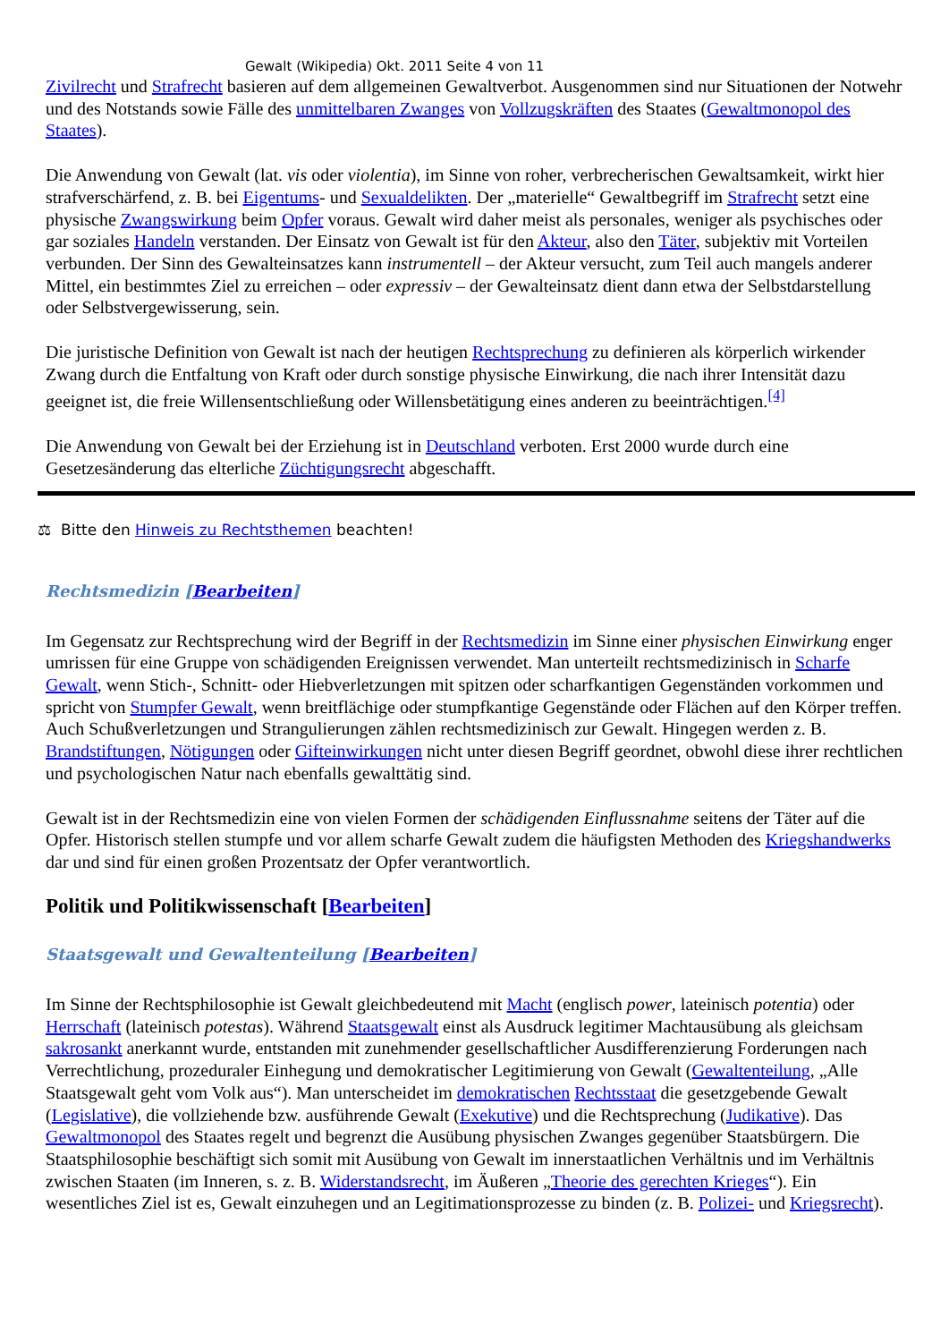Gewalt (Wikipedia) Okt. 2011 Seite 4 von 11
Zivilrecht und Strafrecht basieren auf dem allgemeinen Gewaltverbot. Ausgenommen sind nur Situationen der Notwehr und des Notstands sowie Fälle des unmittelbaren Zwanges von Vollzugskräften des Staates (Gewaltmonopol des Staates).
Die Anwendung von Gewalt (lat. vis oder violentia), im Sinne von roher, verbrecherischen Gewaltsamkeit, wirkt hier strafverschärfend, z. B. bei Eigentums- und Sexualdelikten. Der „materielle“ Gewaltbegriff im Strafrecht setzt eine physische Zwangswirkung beim Opfer voraus. Gewalt wird daher meist als personales, weniger als psychisches oder gar soziales Handeln verstanden. Der Einsatz von Gewalt ist für den Akteur, also den Täter, subjektiv mit Vorteilen verbunden. Der Sinn des Gewalteinsatzes kann instrumentell – der Akteur versucht, zum Teil auch mangels anderer Mittel, ein bestimmtes Ziel zu erreichen – oder expressiv – der Gewalteinsatz dient dann etwa der Selbstdarstellung oder Selbstvergewisserung, sein.
Die juristische Definition von Gewalt ist nach der heutigen Rechtsprechung zu definieren als körperlich wirkender Zwang durch die Entfaltung von Kraft oder durch sonstige physische Einwirkung, die nach ihrer Intensität dazu geeignet ist, die freie Willensentschließung oder Willensbetätigung eines anderen zu beeinträchtigen.<sup>[4]</sup>
Die Anwendung von Gewalt bei der Erziehung ist in Deutschland verboten. Erst 2000 wurde durch eine Gesetzesänderung das elterliche Züchtigungsrecht abgeschafft.
⚖ Bitte den Hinweis zu Rechtsthemen beachten!
Rechtsmedizin [Bearbeiten]
Im Gegensatz zur Rechtsprechung wird der Begriff in der Rechtsmedizin im Sinne einer physischen Einwirkung enger umrissen für eine Gruppe von schädigenden Ereignissen verwendet. Man unterteilt rechtsmedizinisch in Scharfe Gewalt, wenn Stich-, Schnitt- oder Hiebverletzungen mit spitzen oder scharfkantigen Gegenständen vorkommen und spricht von Stumpfer Gewalt, wenn breitflächige oder stumpfkantige Gegenstände oder Flächen auf den Körper treffen. Auch Schußverletzungen und Strangulierungen zählen rechtsmedizinisch zur Gewalt. Hingegen werden z. B. Brandstiftungen, Nötigungen oder Gifteinwirkungen nicht unter diesen Begriff geordnet, obwohl diese ihrer rechtlichen und psychologischen Natur nach ebenfalls gewalttätig sind.
Gewalt ist in der Rechtsmedizin eine von vielen Formen der schädigenden Einflussnahme seitens der Täter auf die Opfer. Historisch stellen stumpfe und vor allem scharfe Gewalt zudem die häufigsten Methoden des Kriegshandwerks dar und sind für einen großen Prozentsatz der Opfer verantwortlich.
Politik und Politikwissenschaft [Bearbeiten]
Staatsgewalt und Gewaltenteilung [Bearbeiten]
Im Sinne der Rechtsphilosophie ist Gewalt gleichbedeutend mit Macht (englisch power, lateinisch potentia) oder Herrschaft (lateinisch potestas). Während Staatsgewalt einst als Ausdruck legitimer Machtausübung als gleichsam sakrosankt anerkannt wurde, entstanden mit zunehmender gesellschaftlicher Ausdifferenzierung Forderungen nach Verrechtlichung, prozeduraler Einhegung und demokratischer Legitimierung von Gewalt (Gewaltenteilung, „Alle Staatsgewalt geht vom Volk aus“). Man unterscheidet im demokratischen Rechtsstaat die gesetzgebende Gewalt (Legislative), die vollziehende bzw. ausführende Gewalt (Exekutive) und die Rechtsprechung (Judikative). Das Gewaltmonopol des Staates regelt und begrenzt die Ausübung physischen Zwanges gegenüber Staatsbürgern. Die Staatsphilosophie beschäftigt sich somit mit Ausübung von Gewalt im innerstaatlichen Verhältnis und im Verhältnis zwischen Staaten (im Inneren, s. z. B. Widerstandsrecht, im Äußeren „Theorie des gerechten Krieges“). Ein wesentliches Ziel ist es, Gewalt einzuhegen und an Legitimationsprozesse zu binden (z. B. Polizei- und Kriegsrecht).